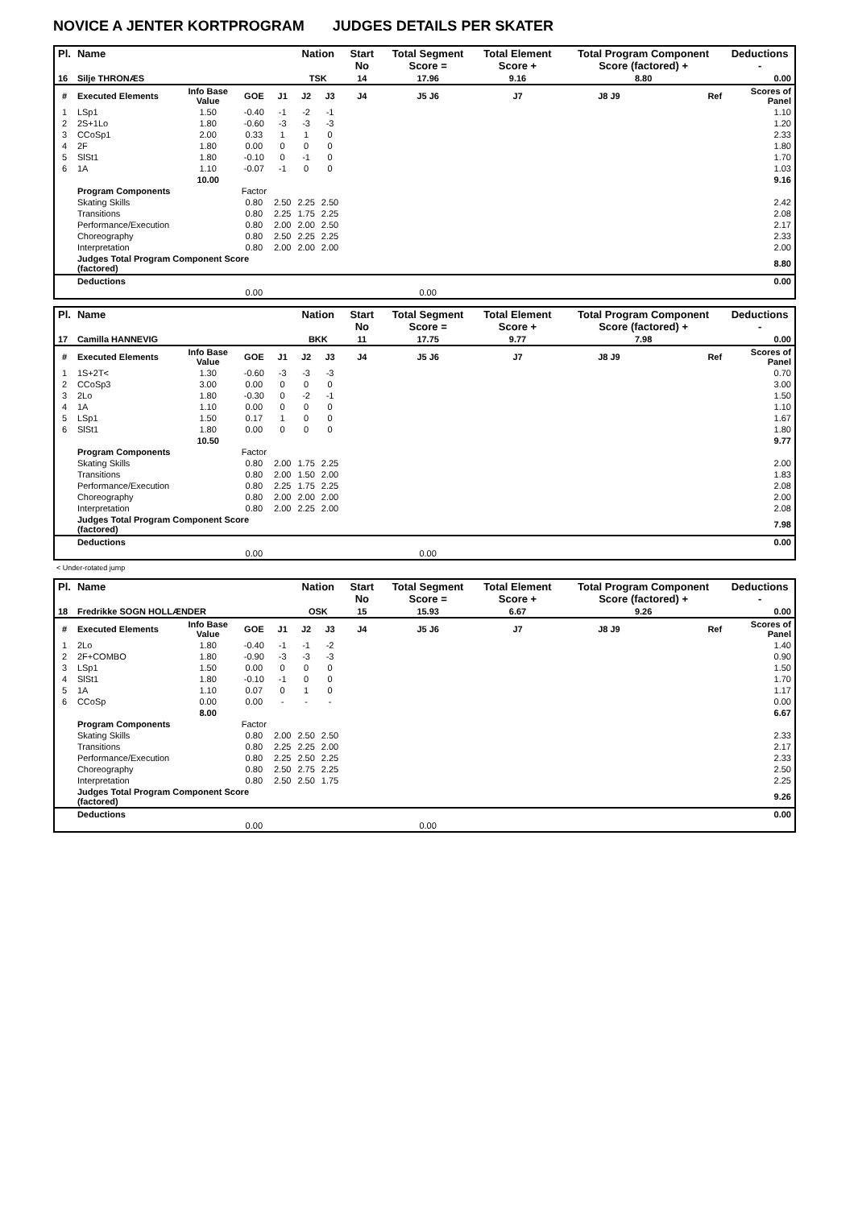NOVICE A JENTER KORTPROGRAM JUDGES DETAILS PER SKATER
| Pl. | Name | | | | Nation | | Start No | Total Segment Score = | Total Element Score + | Total Program Component Score (factored) + | | Deductions - |
| --- | --- | --- | --- | --- | --- | --- | --- | --- | --- | --- | --- | --- |
| 16 | Silje THRONÆS | | | | TSK | | 14 | 17.96 | 9.16 | 8.80 | | 0.00 |
| # | Executed Elements | Info Base Value | GOE | J1 | J2 | J3 | J4 | J5 J6 | J7 | J8 J9 | Ref | Scores of Panel |
| 1 | LSp1 | 1.50 | -0.40 | -1 | -2 | -1 | | | | | | 1.10 |
| 2 | 2S+1Lo | 1.80 | -0.60 | -3 | -3 | -3 | | | | | | 1.20 |
| 3 | CCoSp1 | 2.00 | 0.33 | 1 | 1 | 0 | | | | | | 2.33 |
| 4 | 2F | 1.80 | 0.00 | 0 | 0 | 0 | | | | | | 1.80 |
| 5 | SlSt1 | 1.80 | -0.10 | 0 | -1 | 0 | | | | | | 1.70 |
| 6 | 1A | 1.10 | -0.07 | -1 | 0 | 0 | | | | | | 1.03 |
| | | 10.00 | | | | | | | | | | 9.16 |
| | Program Components | | Factor | | | | | | | | | |
| | Skating Skills | | 0.80 | 2.50 | 2.25 | 2.50 | | | | | | 2.42 |
| | Transitions | | 0.80 | 2.25 | 1.75 | 2.25 | | | | | | 2.08 |
| | Performance/Execution | | 0.80 | 2.00 | 2.00 | 2.50 | | | | | | 2.17 |
| | Choreography | | 0.80 | 2.50 | 2.25 | 2.25 | | | | | | 2.33 |
| | Interpretation | | 0.80 | 2.00 | 2.00 | 2.00 | | | | | | 2.00 |
| | Judges Total Program Component Score (factored) | | | | | | | | | | | 8.80 |
| | Deductions | | | | | | | | | | | 0.00 |
| | | | 0.00 | | | | | 0.00 | | | | |
| Pl. | Name | | | | Nation | | Start No | Total Segment Score = | Total Element Score + | Total Program Component Score (factored) + | | Deductions - |
| --- | --- | --- | --- | --- | --- | --- | --- | --- | --- | --- | --- | --- |
| 17 | Camilla HANNEVIG | | | | BKK | | 11 | 17.75 | 9.77 | 7.98 | | 0.00 |
| # | Executed Elements | Info Base Value | GOE | J1 | J2 | J3 | J4 | J5 J6 | J7 | J8 J9 | Ref | Scores of Panel |
| 1 | 1S+2T< | 1.30 | -0.60 | -3 | -3 | -3 | | | | | | 0.70 |
| 2 | CCoSp3 | 3.00 | 0.00 | 0 | 0 | 0 | | | | | | 3.00 |
| 3 | 2Lo | 1.80 | -0.30 | 0 | -2 | -1 | | | | | | 1.50 |
| 4 | 1A | 1.10 | 0.00 | 0 | 0 | 0 | | | | | | 1.10 |
| 5 | LSp1 | 1.50 | 0.17 | 1 | 0 | 0 | | | | | | 1.67 |
| 6 | SlSt1 | 1.80 | 0.00 | 0 | 0 | 0 | | | | | | 1.80 |
| | | 10.50 | | | | | | | | | | 9.77 |
| | Program Components | | Factor | | | | | | | | | |
| | Skating Skills | | 0.80 | 2.00 | 1.75 | 2.25 | | | | | | 2.00 |
| | Transitions | | 0.80 | 2.00 | 1.50 | 2.00 | | | | | | 1.83 |
| | Performance/Execution | | 0.80 | 2.25 | 1.75 | 2.25 | | | | | | 2.08 |
| | Choreography | | 0.80 | 2.00 | 2.00 | 2.00 | | | | | | 2.00 |
| | Interpretation | | 0.80 | 2.00 | 2.25 | 2.00 | | | | | | 2.08 |
| | Judges Total Program Component Score (factored) | | | | | | | | | | | 7.98 |
| | Deductions | | | | | | | | | | | 0.00 |
| | | | 0.00 | | | | | 0.00 | | | | |
< Under-rotated jump
| Pl. | Name | | | | Nation | | Start No | Total Segment Score = | Total Element Score + | Total Program Component Score (factored) + | | Deductions - |
| --- | --- | --- | --- | --- | --- | --- | --- | --- | --- | --- | --- | --- |
| 18 | Fredrikke SOGN HOLLÆNDER | | | | OSK | | 15 | 15.93 | 6.67 | 9.26 | | 0.00 |
| # | Executed Elements | Info Base Value | GOE | J1 | J2 | J3 | J4 | J5 J6 | J7 | J8 J9 | Ref | Scores of Panel |
| 1 | 2Lo | 1.80 | -0.40 | -1 | -1 | -2 | | | | | | 1.40 |
| 2 | 2F+COMBO | 1.80 | -0.90 | -3 | -3 | -3 | | | | | | 0.90 |
| 3 | LSp1 | 1.50 | 0.00 | 0 | 0 | 0 | | | | | | 1.50 |
| 4 | SlSt1 | 1.80 | -0.10 | -1 | 0 | 0 | | | | | | 1.70 |
| 5 | 1A | 1.10 | 0.07 | 0 | 1 | 0 | | | | | | 1.17 |
| 6 | CCoSp | 0.00 | 0.00 | - | - | - | | | | | | 0.00 |
| | | 8.00 | | | | | | | | | | 6.67 |
| | Program Components | | Factor | | | | | | | | | |
| | Skating Skills | | 0.80 | 2.00 | 2.50 | 2.50 | | | | | | 2.33 |
| | Transitions | | 0.80 | 2.25 | 2.25 | 2.00 | | | | | | 2.17 |
| | Performance/Execution | | 0.80 | 2.25 | 2.50 | 2.25 | | | | | | 2.33 |
| | Choreography | | 0.80 | 2.50 | 2.75 | 2.25 | | | | | | 2.50 |
| | Interpretation | | 0.80 | 2.50 | 2.50 | 1.75 | | | | | | 2.25 |
| | Judges Total Program Component Score (factored) | | | | | | | | | | | 9.26 |
| | Deductions | | | | | | | | | | | 0.00 |
| | | | 0.00 | | | | | 0.00 | | | | |